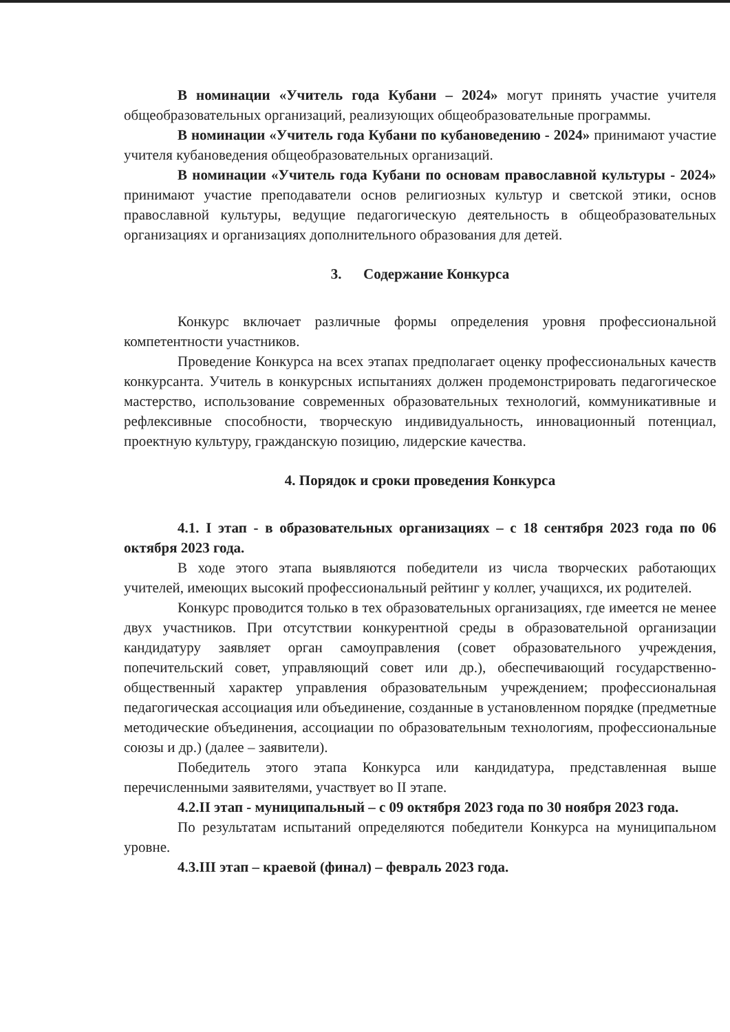В номинации «Учитель года Кубани – 2024» могут принять участие учителя общеобразовательных организаций, реализующих общеобразовательные программы.
В номинации «Учитель года Кубани по кубановедению - 2024» принимают участие учителя кубановедения общеобразовательных организаций.
В номинации «Учитель года Кубани по основам православной культуры - 2024» принимают участие преподаватели основ религиозных культур и светской этики, основ православной культуры, ведущие педагогическую деятельность в общеобразовательных организациях и организациях дополнительного образования для детей.
3. Содержание Конкурса
Конкурс включает различные формы определения уровня профессиональной компетентности участников.
Проведение Конкурса на всех этапах предполагает оценку профессиональных качеств конкурсанта. Учитель в конкурсных испытаниях должен продемонстрировать педагогическое мастерство, использование современных образовательных технологий, коммуникативные и рефлексивные способности, творческую индивидуальность, инновационный потенциал, проектную культуру, гражданскую позицию, лидерские качества.
4. Порядок и сроки проведения Конкурса
4.1. I этап - в образовательных организациях – с 18 сентября 2023 года по 06 октября 2023 года.
В ходе этого этапа выявляются победители из числа творческих работающих учителей, имеющих высокий профессиональный рейтинг у коллег, учащихся, их родителей.
Конкурс проводится только в тех образовательных организациях, где имеется не менее двух участников. При отсутствии конкурентной среды в образовательной организации кандидатуру заявляет орган самоуправления (совет образовательного учреждения, попечительский совет, управляющий совет или др.), обеспечивающий государственно-общественный характер управления образовательным учреждением; профессиональная педагогическая ассоциация или объединение, созданные в установленном порядке (предметные методические объединения, ассоциации по образовательным технологиям, профессиональные союзы и др.) (далее – заявители).
Победитель этого этапа Конкурса или кандидатура, представленная выше перечисленными заявителями, участвует во II этапе.
4.2.II этап - муниципальный – с 09 октября 2023 года по 30 ноября 2023 года.
По результатам испытаний определяются победители Конкурса на муниципальном уровне.
4.3.III этап – краевой (финал) – февраль 2023 года.